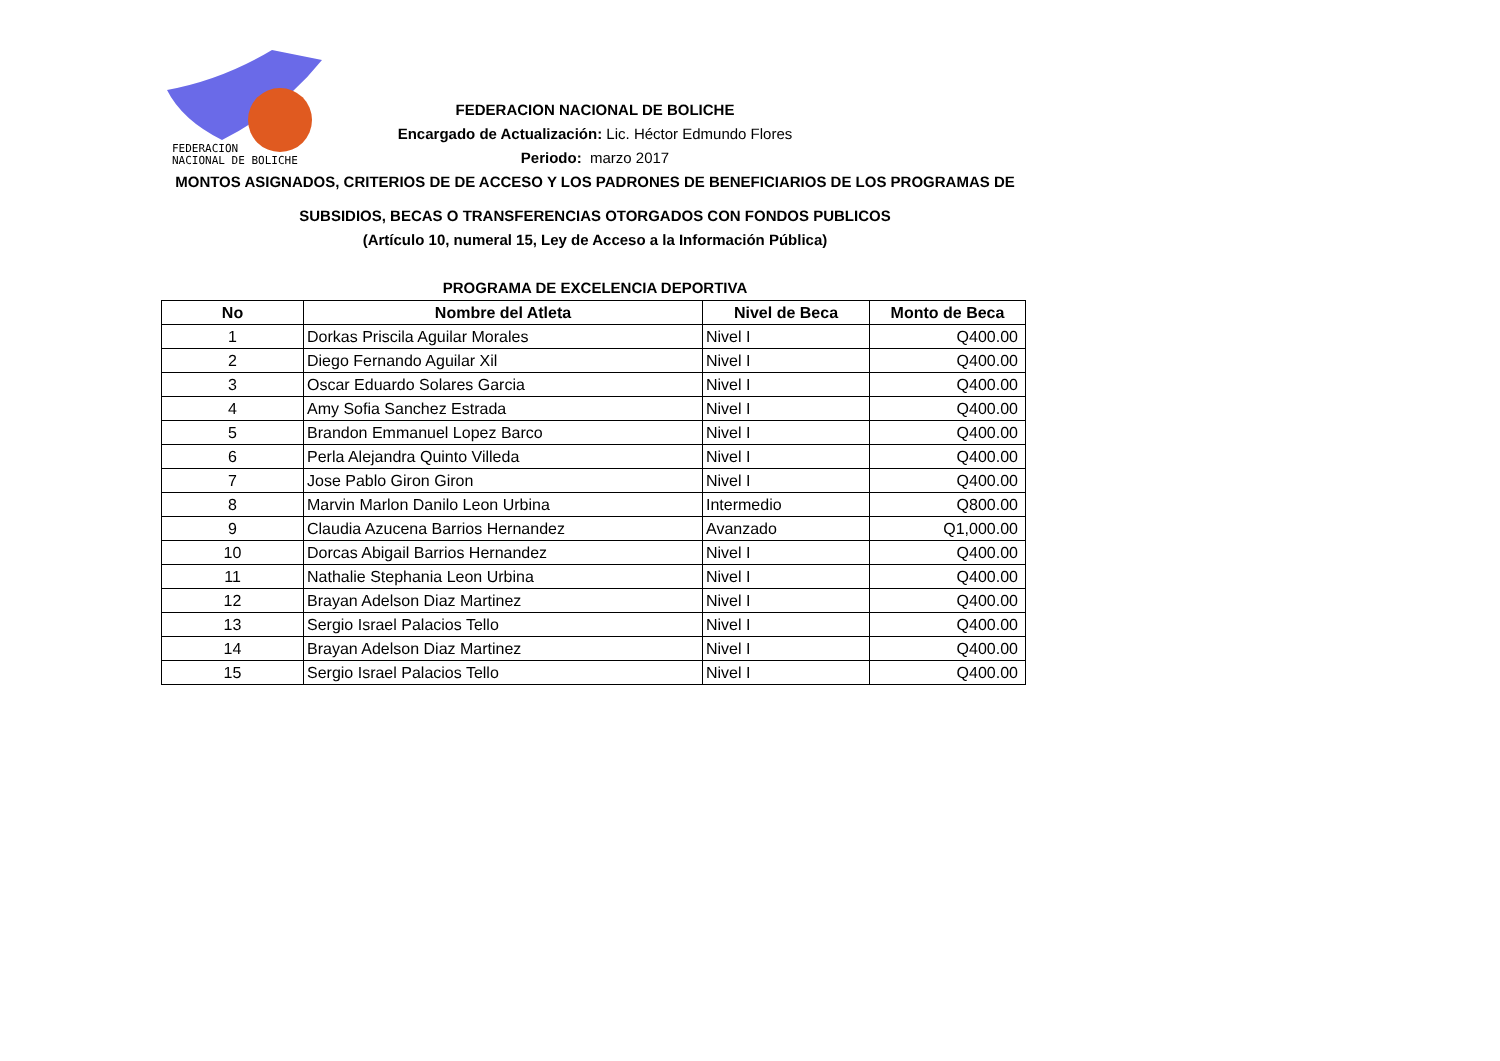FEDERACION
NACIONAL DE BOLICHE
FEDERACION NACIONAL DE BOLICHE
Encargado de Actualización: Lic. Héctor Edmundo Flores
Periodo: marzo 2017
MONTOS ASIGNADOS, CRITERIOS DE DE ACCESO Y LOS PADRONES DE BENEFICIARIOS DE LOS PROGRAMAS DE
SUBSIDIOS, BECAS O TRANSFERENCIAS OTORGADOS CON FONDOS PUBLICOS
(Artículo 10, numeral 15, Ley de Acceso a la Información Pública)
PROGRAMA DE EXCELENCIA DEPORTIVA
| No | Nombre del Atleta | Nivel de Beca | Monto de Beca |
| --- | --- | --- | --- |
| 1 | Dorkas Priscila Aguilar Morales | Nivel I | Q400.00 |
| 2 | Diego Fernando Aguilar Xil | Nivel I | Q400.00 |
| 3 | Oscar Eduardo Solares Garcia | Nivel I | Q400.00 |
| 4 | Amy Sofia Sanchez Estrada | Nivel I | Q400.00 |
| 5 | Brandon Emmanuel Lopez Barco | Nivel I | Q400.00 |
| 6 | Perla Alejandra Quinto Villeda | Nivel I | Q400.00 |
| 7 | Jose Pablo Giron Giron | Nivel I | Q400.00 |
| 8 | Marvin Marlon Danilo Leon Urbina | Intermedio | Q800.00 |
| 9 | Claudia Azucena Barrios Hernandez | Avanzado | Q1,000.00 |
| 10 | Dorcas Abigail Barrios Hernandez | Nivel I | Q400.00 |
| 11 | Nathalie Stephania Leon Urbina | Nivel I | Q400.00 |
| 12 | Brayan Adelson Diaz Martinez | Nivel I | Q400.00 |
| 13 | Sergio Israel Palacios Tello | Nivel I | Q400.00 |
| 14 | Brayan Adelson Diaz Martinez | Nivel I | Q400.00 |
| 15 | Sergio Israel Palacios Tello | Nivel I | Q400.00 |